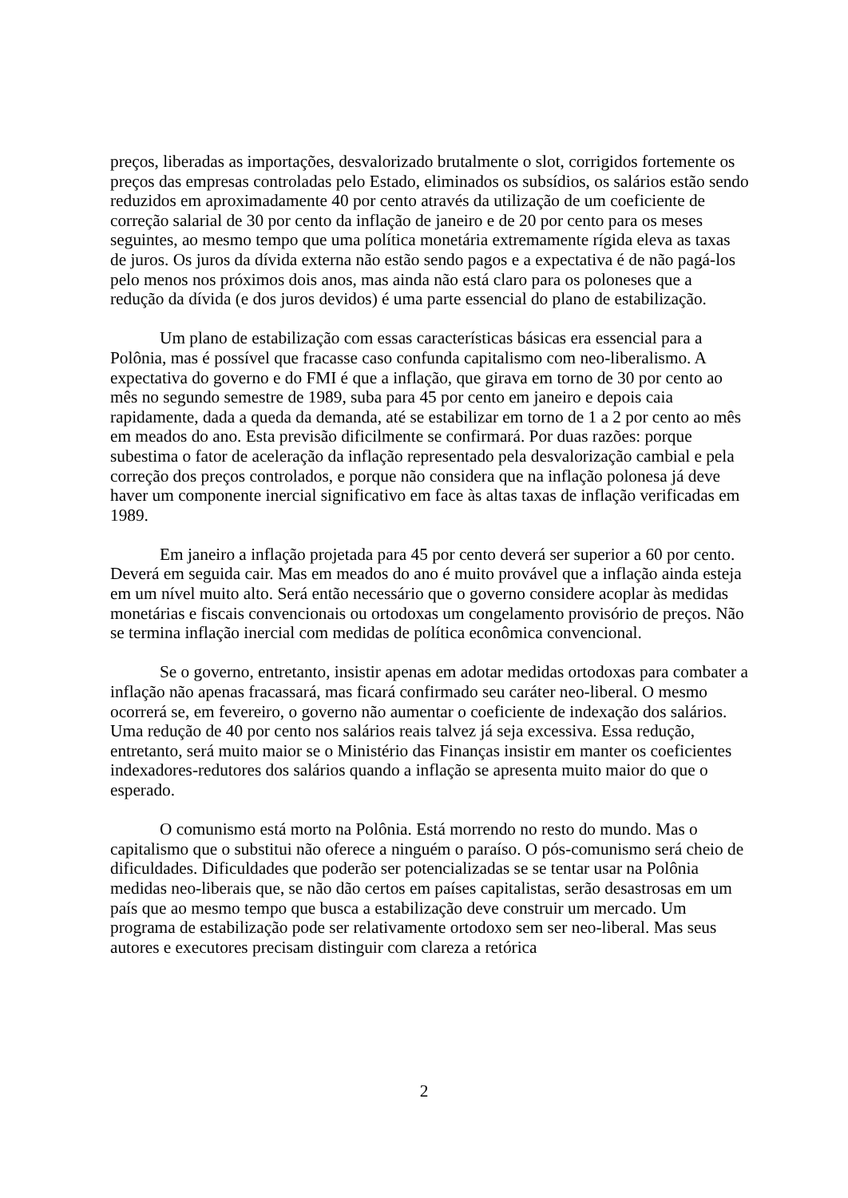preços, liberadas as importações, desvalorizado brutalmente o slot, corrigidos fortemente os preços das empresas controladas pelo Estado, eliminados os subsídios, os salários estão sendo reduzidos em aproximadamente 40 por cento através da utilização de um coeficiente de correção salarial de 30 por cento da inflação de janeiro e de 20 por cento para os meses seguintes, ao mesmo tempo que uma política monetária extremamente rígida eleva as taxas de juros. Os juros da dívida externa não estão sendo pagos e a expectativa é de não pagá-los pelo menos nos próximos dois anos, mas ainda não está claro para os poloneses que a redução da dívida (e dos juros devidos) é uma parte essencial do plano de estabilização.
Um plano de estabilização com essas características básicas era essencial para a Polônia, mas é possível que fracasse caso confunda capitalismo com neo-liberalismo. A expectativa do governo e do FMI é que a inflação, que girava em torno de 30 por cento ao mês no segundo semestre de 1989, suba para 45 por cento em janeiro e depois caia rapidamente, dada a queda da demanda, até se estabilizar em torno de 1 a 2 por cento ao mês em meados do ano. Esta previsão dificilmente se confirmará. Por duas razões: porque subestima o fator de aceleração da inflação representado pela desvalorização cambial e pela correção dos preços controlados, e porque não considera que na inflação polonesa já deve haver um componente inercial significativo em face às altas taxas de inflação verificadas em 1989.
Em janeiro a inflação projetada para 45 por cento deverá ser superior a 60 por cento. Deverá em seguida cair. Mas em meados do ano é muito provável que a inflação ainda esteja em um nível muito alto. Será então necessário que o governo considere acoplar às medidas monetárias e fiscais convencionais ou ortodoxas um congelamento provisório de preços. Não se termina inflação inercial com medidas de política econômica convencional.
Se o governo, entretanto, insistir apenas em adotar medidas ortodoxas para combater a inflação não apenas fracassará, mas ficará confirmado seu caráter neo-liberal. O mesmo ocorrerá se, em fevereiro, o governo não aumentar o coeficiente de indexação dos salários. Uma redução de 40 por cento nos salários reais talvez já seja excessiva. Essa redução, entretanto, será muito maior se o Ministério das Finanças insistir em manter os coeficientes indexadores-redutores dos salários quando a inflação se apresenta muito maior do que o esperado.
O comunismo está morto na Polônia. Está morrendo no resto do mundo. Mas o capitalismo que o substitui não oferece a ninguém o paraíso. O pós-comunismo será cheio de dificuldades. Dificuldades que poderão ser potencializadas se se tentar usar na Polônia medidas neo-liberais que, se não dão certos em países capitalistas, serão desastrosas em um país que ao mesmo tempo que busca a estabilização deve construir um mercado. Um programa de estabilização pode ser relativamente ortodoxo sem ser neo-liberal. Mas seus autores e executores precisam distinguir com clareza a retórica
2